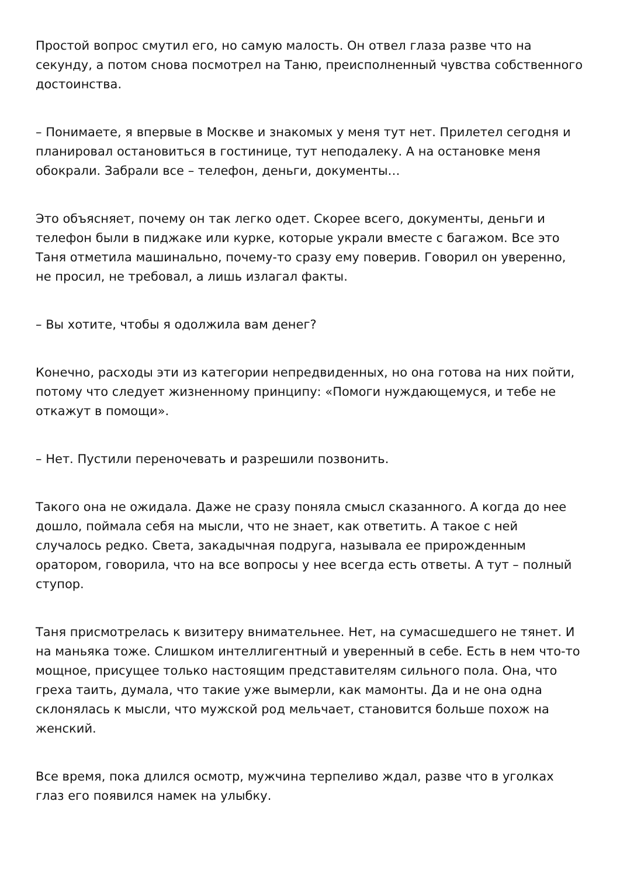Простой вопрос смутил его, но самую малость. Он отвел глаза разве что на секунду, а потом снова посмотрел на Таню, преисполненный чувства собственного достоинства.
– Понимаете, я впервые в Москве и знакомых у меня тут нет. Прилетел сегодня и планировал остановиться в гостинице, тут неподалеку. А на остановке меня обокрали. Забрали все – телефон, деньги, документы…
Это объясняет, почему он так легко одет. Скорее всего, документы, деньги и телефон были в пиджаке или курке, которые украли вместе с багажом. Все это Таня отметила машинально, почему-то сразу ему поверив. Говорил он уверенно, не просил, не требовал, а лишь излагал факты.
– Вы хотите, чтобы я одолжила вам денег?
Конечно, расходы эти из категории непредвиденных, но она готова на них пойти, потому что следует жизненному принципу: «Помоги нуждающемуся, и тебе не откажут в помощи».
– Нет. Пустили переночевать и разрешили позвонить.
Такого она не ожидала. Даже не сразу поняла смысл сказанного. А когда до нее дошло, поймала себя на мысли, что не знает, как ответить. А такое с ней случалось редко. Света, закадычная подруга, называла ее прирожденным оратором, говорила, что на все вопросы у нее всегда есть ответы. А тут – полный ступор.
Таня присмотрелась к визитеру внимательнее. Нет, на сумасшедшего не тянет. И на маньяка тоже. Слишком интеллигентный и уверенный в себе. Есть в нем что-то мощное, присущее только настоящим представителям сильного пола. Она, что греха таить, думала, что такие уже вымерли, как мамонты. Да и не она одна склонялась к мысли, что мужской род мельчает, становится больше похож на женский.
Все время, пока длился осмотр, мужчина терпеливо ждал, разве что в уголках глаз его появился намек на улыбку.